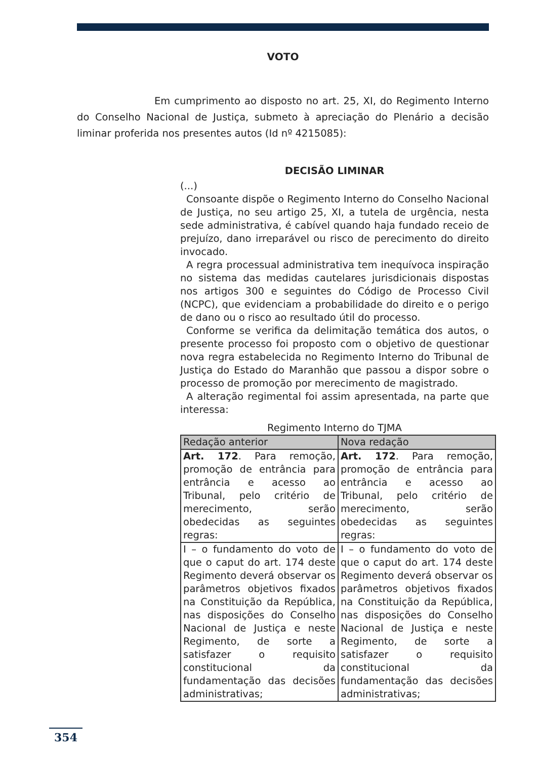VOTO
Em cumprimento ao disposto no art. 25, XI, do Regimento Interno do Conselho Nacional de Justiça, submeto à apreciação do Plenário a decisão liminar proferida nos presentes autos (Id nº 4215085):
DECISÃO LIMINAR
(...)
Consoante dispõe o Regimento Interno do Conselho Nacional de Justiça, no seu artigo 25, XI, a tutela de urgência, nesta sede administrativa, é cabível quando haja fundado receio de prejuízo, dano irreparável ou risco de perecimento do direito invocado.
A regra processual administrativa tem inequívoca inspiração no sistema das medidas cautelares jurisdicionais dispostas nos artigos 300 e seguintes do Código de Processo Civil (NCPC), que evidenciam a probabilidade do direito e o perigo de dano ou o risco ao resultado útil do processo.
Conforme se verifica da delimitação temática dos autos, o presente processo foi proposto com o objetivo de questionar nova regra estabelecida no Regimento Interno do Tribunal de Justiça do Estado do Maranhão que passou a dispor sobre o processo de promoção por merecimento de magistrado.
A alteração regimental foi assim apresentada, na parte que interessa:
Regimento Interno do TJMA
| Redação anterior | Nova redação |
| --- | --- |
| Art. 172 . Para remoção, promoção de entrância para entrância e acesso ao Tribunal, pelo critério de merecimento, serão obedecidas as seguintes regras: | Art. 172 . Para remoção, promoção de entrância para entrância e acesso ao Tribunal, pelo critério de merecimento, serão obedecidas as seguintes regras: |
| I – o fundamento do voto de que o caput do art. 174 deste Regimento deverá observar os parâmetros objetivos fixados na Constituição da República, nas disposições do Conselho Nacional de Justiça e neste Regimento, de sorte a satisfazer o requisito constitucional da fundamentação das decisões administrativas; | I – o fundamento do voto de que o caput do art. 174 deste Regimento deverá observar os parâmetros objetivos fixados na Constituição da República, nas disposições do Conselho Nacional de Justiça e neste Regimento, de sorte a satisfazer o requisito constitucional da fundamentação das decisões administrativas; |
354